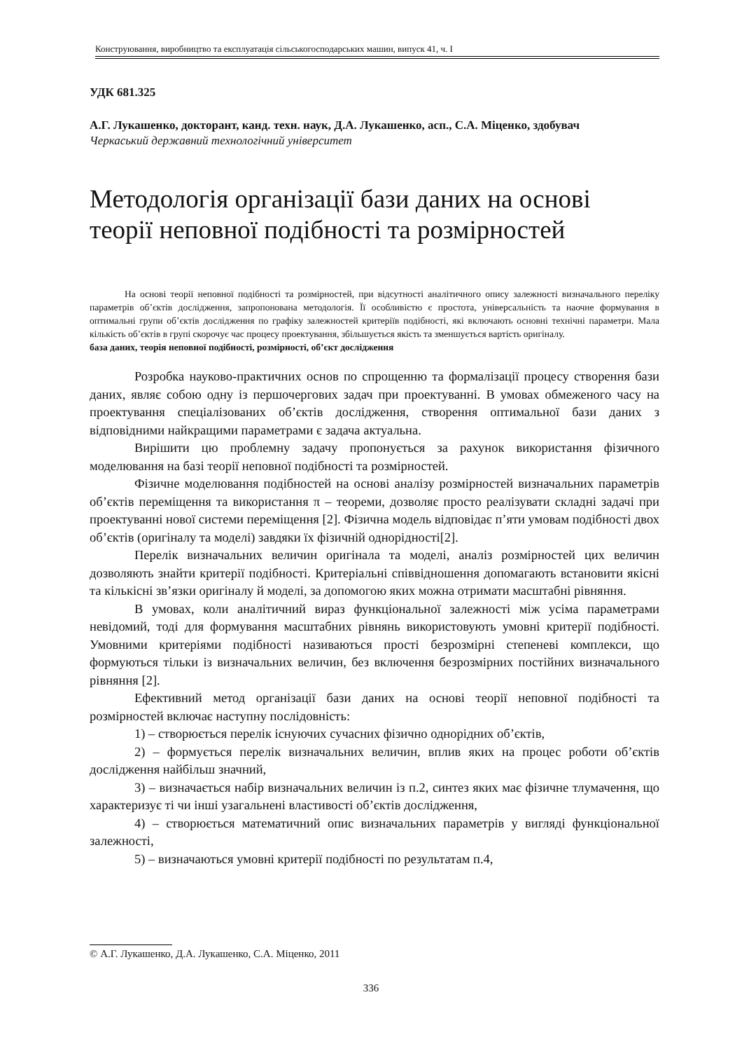Конструювання, виробництво та експлуатація сільськогосподарських машин, випуск 41, ч. І
УДК 681.325
А.Г. Лукашенко, докторант, канд. техн. наук, Д.А. Лукашенко, асп., С.А. Міценко, здобувач
Черкаський державний технологічний університет
Методологія організації бази даних на основі теорії неповної подібності та розмірностей
На основі теорії неповної подібності та розмірностей, при відсутності аналітичного опису залежності визначального переліку параметрів об’єктів дослідження, запропонована методологія. Її особливістю є простота, універсальність та наочне формування в оптимальні групи об’єктів дослідження по графіку залежностей критеріїв подібності, які включають основні технічні параметри. Мала кількість об’єктів в групі скорочує час процесу проектування, збільшується якість та зменшується вартість оригіналу.
база даних, теорія неповної подібності, розмірності, об’єкт дослідження
Розробка науково-практичних основ по спрощенню та формалізації процесу створення бази даних, являє собою одну із першочергових задач при проектуванні. В умовах обмеженого часу на проектування спеціалізованих об’єктів дослідження, створення оптимальної бази даних з відповідними найкращими параметрами є задача актуальна.
Вирішити цю проблемну задачу пропонується за рахунок використання фізичного моделювання на базі теорії неповної подібності та розмірностей.
Фізичне моделювання подібностей на основі аналізу розмірностей визначальних параметрів об’єктів переміщення та використання π – теореми, дозволяє просто реалізувати складні задачі при проектуванні нової системи переміщення [2]. Фізична модель відповідає п’яти умовам подібності двох об’єктів (оригіналу та моделі) завдяки їх фізичній однорідності[2].
Перелік визначальних величин оригінала та моделі, аналіз розмірностей цих величин дозволяють знайти критерії подібності. Критеріальні співвідношення допомагають встановити якісні та кількісні зв’язки оригіналу й моделі, за допомогою яких можна отримати масштабні рівняння.
В умовах, коли аналітичний вираз функціональної залежності між усіма параметрами невідомий, тоді для формування масштабних рівнянь використовують умовні критерії подібності. Умовними критеріями подібності називаються прості безрозмірні степеневі комплекси, що формуються тільки із визначальних величин, без включення безрозмірних постійних визначального рівняння [2].
Ефективний метод організації бази даних на основі теорії неповної подібності та розмірностей включає наступну послідовність:
1) – створюється перелік існуючих сучасних фізично однорідних об’єктів,
2) – формується перелік визначальних величин, вплив яких на процес роботи об’єктів дослідження найбільш значний,
3) – визначається набір визначальних величин із п.2, синтез яких має фізичне тлумачення, що характеризує ті чи інші узагальнені властивості об’єктів дослідження,
4) – створюється математичний опис визначальних параметрів у вигляді функціональної залежності,
5) – визначаються умовні критерії подібності по результатам п.4,
© А.Г. Лукашенко, Д.А. Лукашенко, С.А. Міценко, 2011
336